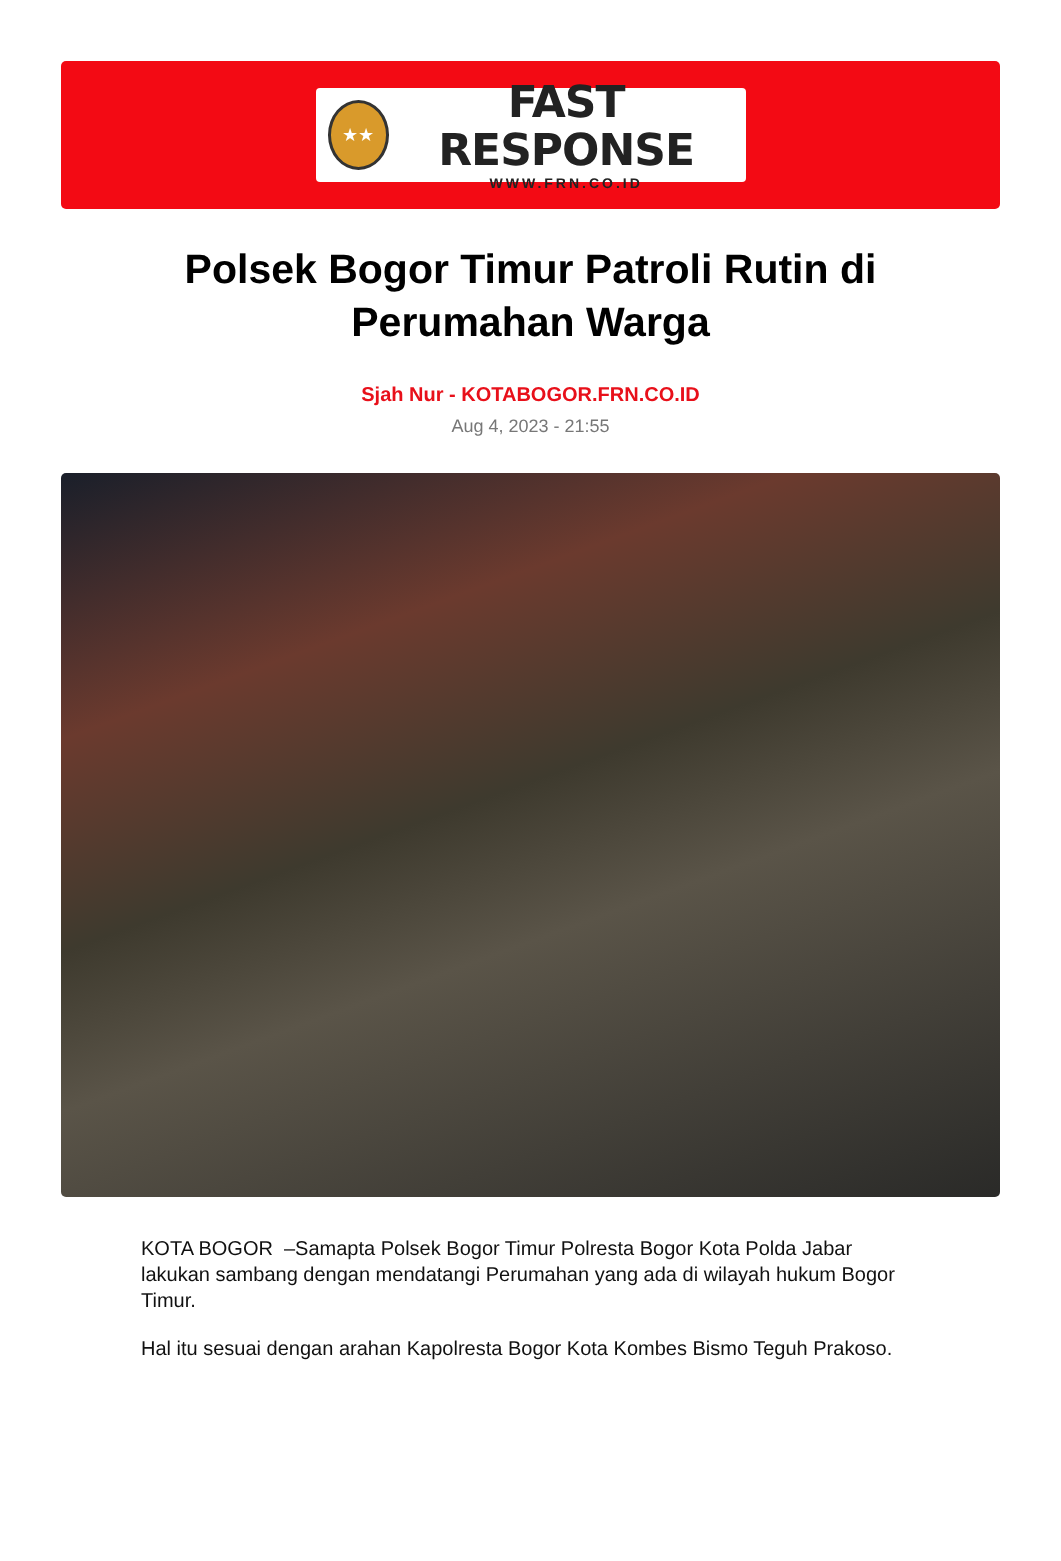★★
FAST RESPONSE
WWW.FRN.CO.ID
Polsek Bogor Timur Patroli Rutin di Perumahan Warga
Sjah Nur - KOTABOGOR.FRN.CO.ID
Aug 4, 2023 - 21:55
KOTA BOGOR –Samapta Polsek Bogor Timur Polresta Bogor Kota Polda Jabar lakukan sambang dengan mendatangi Perumahan yang ada di wilayah hukum Bogor Timur.
Hal itu sesuai dengan arahan Kapolresta Bogor Kota Kombes Bismo Teguh Prakoso.